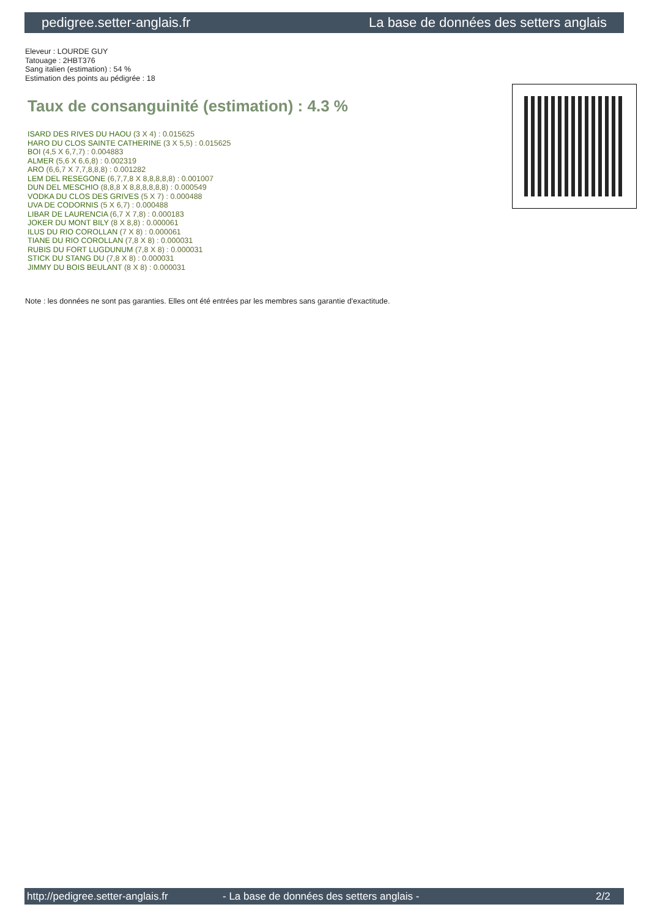pedigree.setter-anglais.fr La base de données des setters anglais
Eleveur : LOURDE GUY
Tatouage : 2HBT376
Sang italien (estimation) : 54 %
Estimation des points au pédigrée : 18
Taux de consanguinité (estimation) : 4.3 %
ISARD DES RIVES DU HAOU (3 X 4) : 0.015625
HARO DU CLOS SAINTE CATHERINE (3 X 5,5) : 0.015625
BOI (4,5 X 6,7,7) : 0.004883
ALMER (5,6 X 6,6,8) : 0.002319
ARO (6,6,7 X 7,7,8,8,8) : 0.001282
LEM DEL RESEGONE (6,7,7,8 X 8,8,8,8,8) : 0.001007
DUN DEL MESCHIO (8,8,8 X 8,8,8,8,8,8) : 0.000549
VODKA DU CLOS DES GRIVES (5 X 7) : 0.000488
UVA DE CODORNIS (5 X 6,7) : 0.000488
LIBAR DE LAURENCIA (6,7 X 7,8) : 0.000183
JOKER DU MONT BILY (8 X 8,8) : 0.000061
ILUS DU RIO COROLLAN (7 X 8) : 0.000061
TIANE DU RIO COROLLAN (7,8 X 8) : 0.000031
RUBIS DU FORT LUGDUNUM (7,8 X 8) : 0.000031
STICK DU STANG DU (7,8 X 8) : 0.000031
JIMMY DU BOIS BEULANT (8 X 8) : 0.000031
Note : les données ne sont pas garanties. Elles ont été entrées par les membres sans garantie d'exactitude.
http://pedigree.setter-anglais.fr - La base de données des setters anglais - 2/2